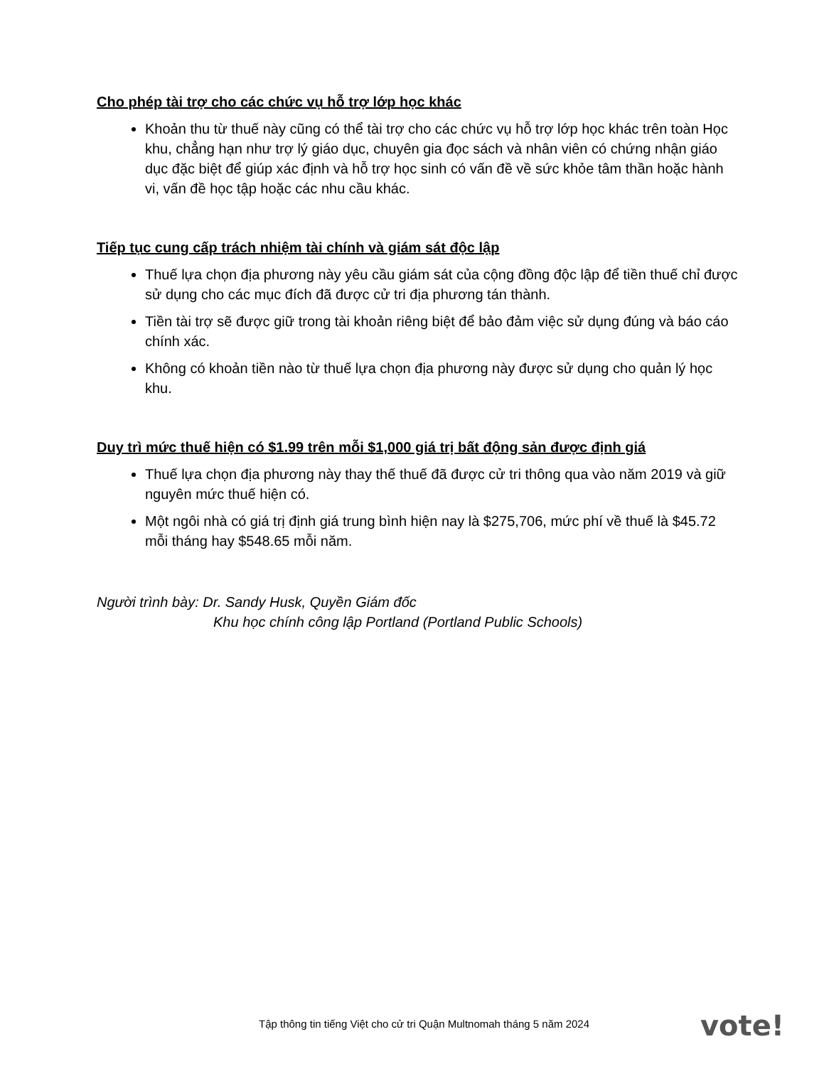Cho phép tài trợ cho các chức vụ hỗ trợ lớp học khác
Khoản thu từ thuế này cũng có thể tài trợ cho các chức vụ hỗ trợ lớp học khác trên toàn Học khu, chẳng hạn như trợ lý giáo dục, chuyên gia đọc sách và nhân viên có chứng nhận giáo dục đặc biệt để giúp xác định và hỗ trợ học sinh có vấn đề về sức khỏe tâm thần hoặc hành vi, vấn đề học tập hoặc các nhu cầu khác.
Tiếp tục cung cấp trách nhiệm tài chính và giám sát độc lập
Thuế lựa chọn địa phương này yêu cầu giám sát của cộng đồng độc lập để tiền thuế chỉ được sử dụng cho các mục đích đã được cử tri địa phương tán thành.
Tiền tài trợ sẽ được giữ trong tài khoản riêng biệt để bảo đảm việc sử dụng đúng và báo cáo chính xác.
Không có khoản tiền nào từ thuế lựa chọn địa phương này được sử dụng cho quản lý học khu.
Duy trì mức thuế hiện có $1.99 trên mỗi $1,000 giá trị bất động sản được định giá
Thuế lựa chọn địa phương này thay thế thuế đã được cử tri thông qua vào năm 2019 và giữ nguyên mức thuế hiện có.
Một ngôi nhà có giá trị định giá trung bình hiện nay là $275,706, mức phí về thuế là $45.72 mỗi tháng hay $548.65 mỗi năm.
Người trình bày: Dr. Sandy Husk, Quyền Giám đốc
Khu học chính công lập Portland (Portland Public Schools)
Tập thông tin tiếng Việt cho cử tri Quận Multnomah tháng 5 năm 2024
vote!